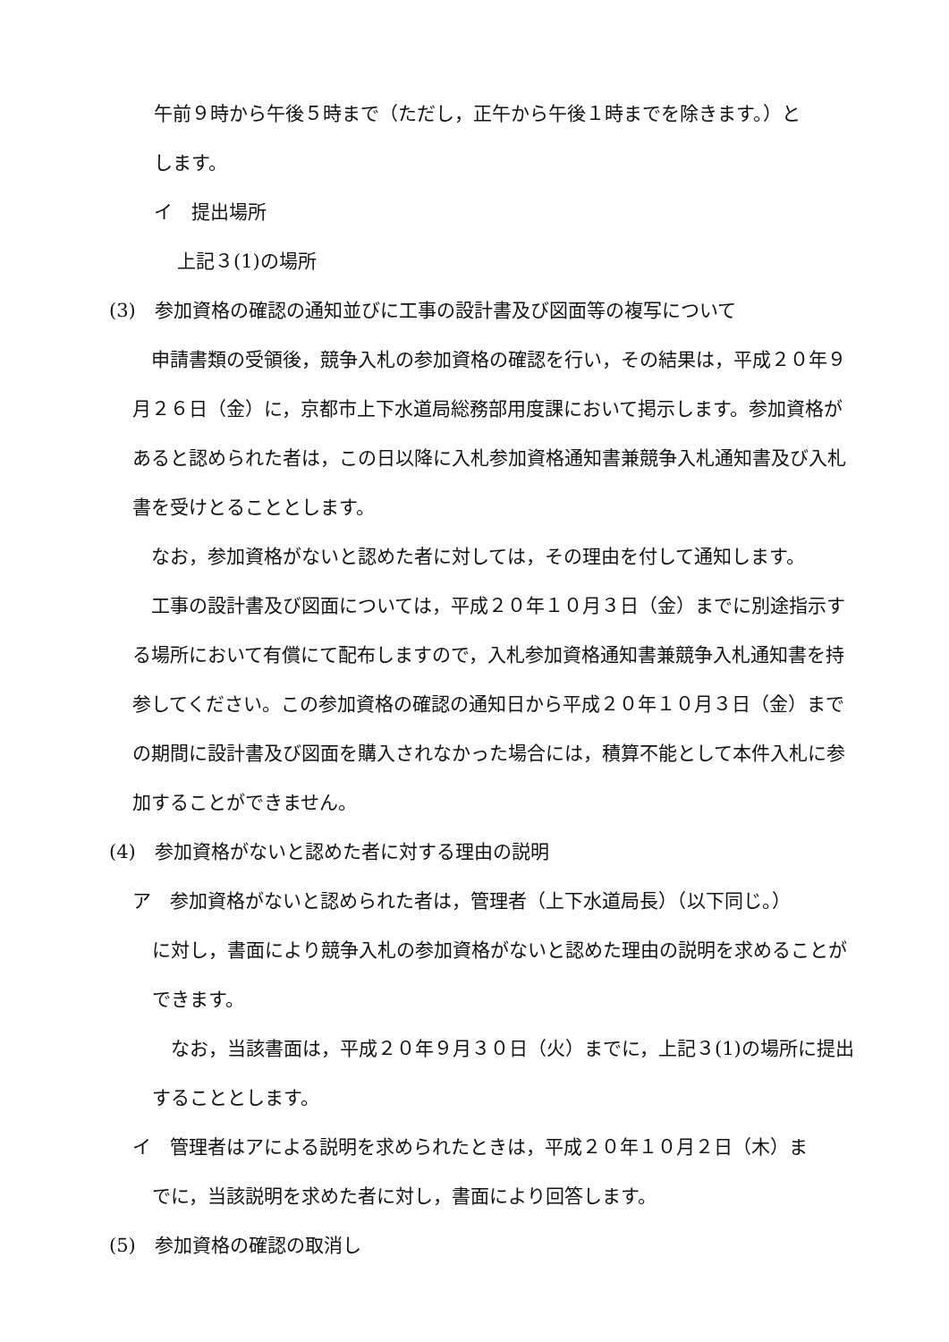午前９時から午後５時まで（ただし，正午から午後１時までを除きます。）と
します。
イ　提出場所
上記３(1)の場所
(3)　参加資格の確認の通知並びに工事の設計書及び図面等の複写について
　申請書類の受領後，競争入札の参加資格の確認を行い，その結果は，平成２０年９月２６日（金）に，京都市上下水道局総務部用度課において掲示します。参加資格があると認められた者は，この日以降に入札参加資格通知書兼競争入札通知書及び入札書を受けとることとします。
　なお，参加資格がないと認めた者に対しては，その理由を付して通知します。
　工事の設計書及び図面については，平成２０年１０月３日（金）までに別途指示する場所において有償にて配布しますので，入札参加資格通知書兼競争入札通知書を持参してください。この参加資格の確認の通知日から平成２０年１０月３日（金）までの期間に設計書及び図面を購入されなかった場合には，積算不能として本件入札に参加することができません。
(4)　参加資格がないと認めた者に対する理由の説明
ア　参加資格がないと認められた者は，管理者（上下水道局長）（以下同じ。）
に対し，書面により競争入札の参加資格がないと認めた理由の説明を求めることができます。
　なお，当該書面は，平成２０年９月３０日（火）までに，上記３(1)の場所に提出することとします。
イ　管理者はアによる説明を求められたときは，平成２０年１０月２日（木）ま
でに，当該説明を求めた者に対し，書面により回答します。
(5)　参加資格の確認の取消し